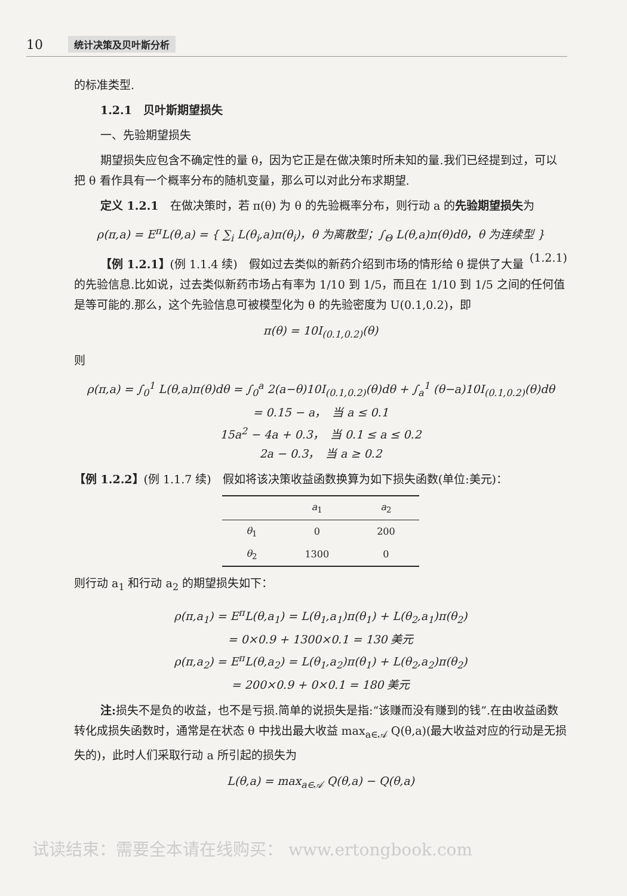10 统计决策及贝叶斯分析
的标准类型.
1.2.1　贝叶斯期望损失
一、先验期望损失
期望损失应包含不确定性的量 θ，因为它正是在做决策时所未知的量.我们已经提到过，可以把 θ 看作具有一个概率分布的随机变量，那么可以对此分布求期望.
定义 1.2.1　在做决策时，若 π(θ) 为 θ 的先验概率分布，则行动 a 的先验期望损失为
ρ(π,a) = E<sup>π</sup>L(θ,a) = { ∑<sub>i</sub> L(θ<sub>i</sub>,a)π(θ<sub>i</sub>)，θ 为离散型；∫<sub>Θ</sub> L(θ,a)π(θ)dθ，θ 为连续型 }　(1.2.1)
【例 1.2.1】(例 1.1.4 续)　假如过去类似的新药介绍到市场的情形给 θ 提供了大量的先验信息.比如说，过去类似新药市场占有率为 1/10 到 1/5，而且在 1/10 到 1/5 之间的任何值是等可能的.那么，这个先验信息可被模型化为 θ 的先验密度为 U(0.1,0.2)，即
π(θ) = 10I<sub>(0.1,0.2)</sub>(θ)
则
ρ(π,a) = ∫<sub>0</sub><sup>1</sup> L(θ,a)π(θ)dθ = ∫<sub>0</sub><sup>a</sup> 2(a−θ)10I<sub>(0.1,0.2)</sub>(θ)dθ + ∫<sub>a</sub><sup>1</sup> (θ−a)10I<sub>(0.1,0.2)</sub>(θ)dθ
= 0.15 − a，　当 a ≤ 0.1
15a<sup>2</sup> − 4a + 0.3，　当 0.1 ≤ a ≤ 0.2
2a − 0.3，　当 a ≥ 0.2
【例 1.2.2】(例 1.1.7 续)　假如将该决策收益函数换算为如下损失函数(单位:美元)：
| | a<sub>1</sub> | a<sub>2</sub> |
| --- | --- | --- |
| θ<sub>1</sub> | 0 | 200 |
| θ<sub>2</sub> | 1300 | 0 |
则行动 a<sub>1</sub> 和行动 a<sub>2</sub> 的期望损失如下：
ρ(π,a<sub>1</sub>) = E<sup>π</sup>L(θ,a<sub>1</sub>) = L(θ<sub>1</sub>,a<sub>1</sub>)π(θ<sub>1</sub>) + L(θ<sub>2</sub>,a<sub>1</sub>)π(θ<sub>2</sub>)
= 0×0.9 + 1300×0.1 = 130 美元
ρ(π,a<sub>2</sub>) = E<sup>π</sup>L(θ,a<sub>2</sub>) = L(θ<sub>1</sub>,a<sub>2</sub>)π(θ<sub>1</sub>) + L(θ<sub>2</sub>,a<sub>2</sub>)π(θ<sub>2</sub>)
= 200×0.9 + 0×0.1 = 180 美元
注: 损失不是负的收益，也不是亏损.简单的说损失是指:“该赚而没有赚到的钱”.在由收益函数转化成损失函数时，通常是在状态 θ 中找出最大收益 max<sub>a∈𝒜</sub> Q(θ,a)(最大收益对应的行动是无损失的)，此时人们采取行动 a 所引起的损失为
L(θ,a) = max<sub>a∈𝒜</sub> Q(θ,a) − Q(θ,a)
试读结束：需要全本请在线购买： www.ertongbook.com